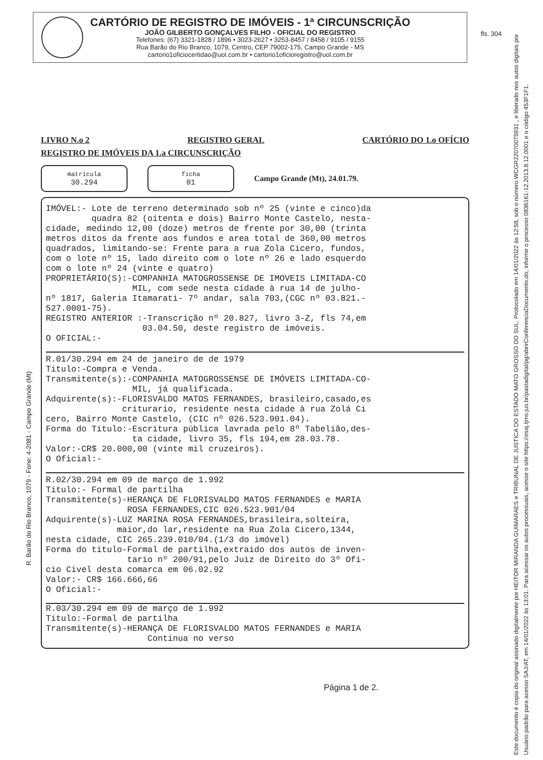CARTÓRIO DE REGISTRO DE IMÓVEIS - 1ª CIRCUNSCRIÇÃO
JOÃO GILBERTO GONÇALVES FILHO - OFICIAL DO REGISTRO
Telefones: (67) 3321-1828 / 1896 • 3023-2627 • 3253-8457 / 8458 / 9105 / 9155
Rua Barão do Rio Branco, 1079, Centro, CEP 79002-175, Campo Grande - MS
cartorio1oficiocertidao@uol.com.br • cartorio1oficioregistro@uol.com.br
fls. 304
LIVRO N.o 2 REGISTRO GERAL CARTÓRIO DO 1.o OFÍCIO
REGISTRO DE IMÓVEIS DA 1.a CIRCUNSCRIÇÃO
matrícula
30.294
ficha
01
Campo Grande (Mt), 24.01.79.
IMÓVEL:- Lote de terreno determinado sob nº 25 (vinte e cinco)da quadra 82 (oitenta e dois) Bairro Monte Castelo, nesta- cidade, medindo 12,00 (doze) metros de frente por 30,00 (trinta metros ditos da frente aos fundos e area total de 360,00 metros quadrados, limitando-se: Frente para a rua Zola Cicero, fundos, com o lote nº 15, lado direito com o lote nº 26 e lado esquerdo com o lote nº 24 (vinte e quatro) PROPRIETÁRIO(S):-COMPANHIA MATOGROSSENSE DE IMOVEIS LIMITADA-CO MIL, com sede nesta cidade à rua 14 de julho- nº 1817, Galeria Itamarati- 7º andar, sala 703,(CGC nº 03.821.- 527.0001-75). REGISTRO ANTERIOR :-Transcrição nº 20.827, livro 3-Z, fls 74,em 03.04.50, deste registro de imóveis. O OFICIAL:-
R.01/30.294 em 24 de janeiro de de 1979 Titulo:-Compra e Venda. Transmitente(s):-COMPANHIA MATOGROSSENSE DE IMÓVEIS LIMITADA-CO- MIL, já qualificada. Adquirente(s):-FLORISVALDO MATOS FERNANDES, brasileiro,casado,es criturario, residente nesta cidade à rua Zolá Ci cero, Bairro Monte Castelo, (CIC nº 026.523.901.04). Forma do Titulo:-Escritura pública lavrada pelo 8º Tabelião,des- ta cidade, livro 35, fls 194,em 28.03.78. Valor:-CR$ 20.000,00 (vinte mil cruzeiros). O Oficial:-
R.02/30.294 em 09 de março de 1.992 Titulo:- Formal de partilha Transmitente(s)-HERANÇA DE FLORISVALDO MATOS FERNANDES e MARIA ROSA FERNANDES,CIC 026.523.901/04 Adquirente(s)-LUZ MARINA ROSA FERNANDES,brasileira,solteira, maior,do lar,residente na Rua Zola Cicero,1344, nesta cidade, CIC 265.239.010/04.(1/3 do imóvel) Forma do titulo-Formal de partilha,extraido dos autos de inven- tario nº 200/91,pelo Juiz de Direito do 3º Ofi- cio Civel desta comarca em 06.02.92 Valor:- CR$ 166.666,66 O Oficial:-
R.03/30.294 em 09 de março de 1.992 Titulo:-Formal de partilha Transmitente(s)-HERANÇA DE FLORISVALDO MATOS FERNANDES e MARIA Continua no verso
R. Barão do Rio Branco, 1079 - Fone: 4-2081 - Campo Grande (Mt)
Página 1 de 2.
Este documento é copia do original assinado digitalmente por HEITOR MIRANDA GUIMARAES e TRIBUNAL DE JUSTICA DO ESTADO MATO GROSSO DO SUL. Protocolado em 14/01/2022 às 12:58, sob o número WCGR22070075931 , e liberado nos autos digitais por Usuário padrão para acesso SAJ/AT, em 14/01/2022 às 13:01. Para acessar os autos processuais, acesse o site https://esaj.tjms.jus.br/pastadigital/pg/abrirConferenciaDocumento.do, informe o processo 0836161-12.2013.8.12.0001 e o código 453F1F1.